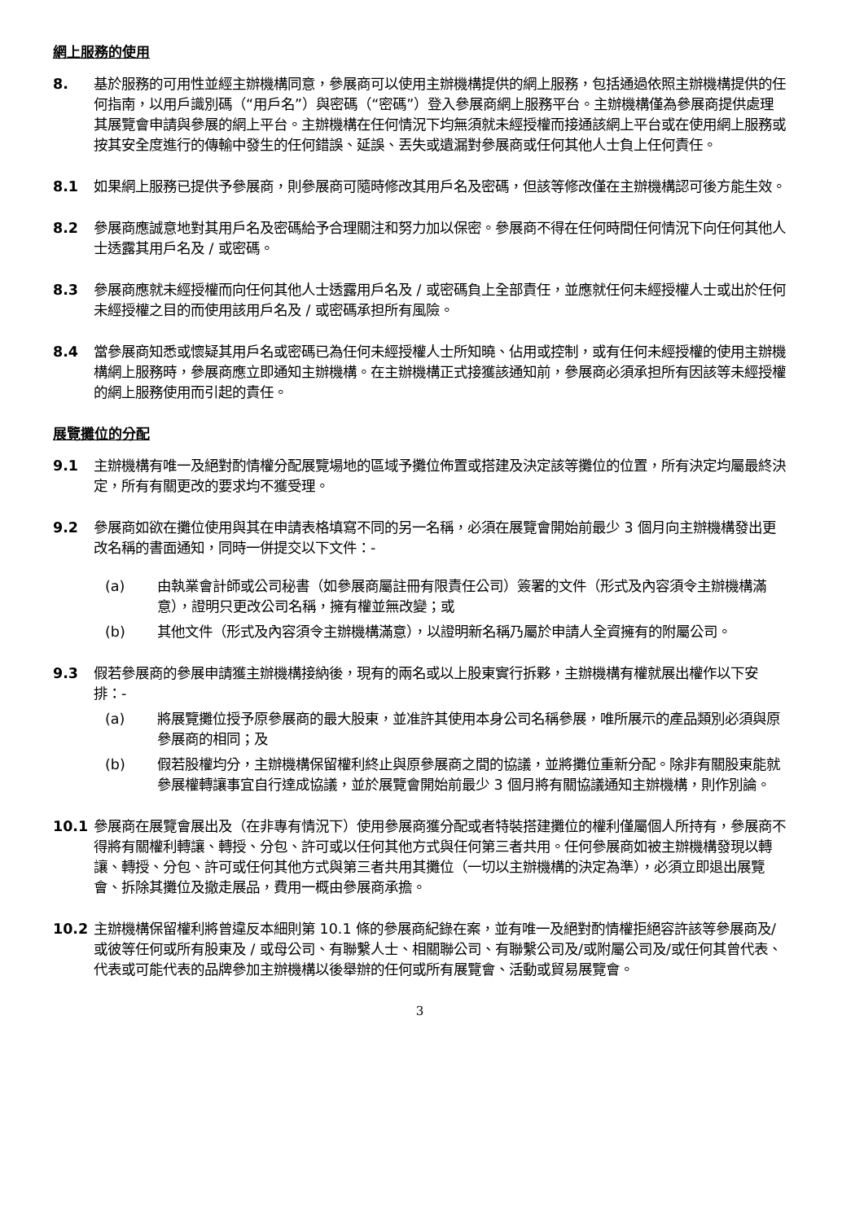網上服務的使用
8. 基於服務的可用性並經主辦機構同意，參展商可以使用主辦機構提供的網上服務，包括通過依照主辦機構提供的任何指南，以用戶識別碼（“用戶名”）與密碼（“密碼”）登入參展商網上服務平台。主辦機構僅為參展商提供處理其展覽會申請與參展的網上平台。主辦機構在任何情況下均無須就未經授權而接通該網上平台或在使用網上服務或按其安全度進行的傳輸中發生的任何錯誤、延誤、丟失或遺漏對參展商或任何其他人士負上任何責任。
8.1 如果網上服務已提供予參展商，則參展商可隨時修改其用戶名及密碼，但該等修改僅在主辦機構認可後方能生效。
8.2 參展商應誠意地對其用戶名及密碼給予合理關注和努力加以保密。參展商不得在任何時間任何情況下向任何其他人士透露其用戶名及 / 或密碼。
8.3 參展商應就未經授權而向任何其他人士透露用戶名及 / 或密碼負上全部責任，並應就任何未經授權人士或出於任何未經授權之目的而使用該用戶名及 / 或密碼承担所有風險。
8.4 當參展商知悉或懷疑其用戶名或密碼已為任何未經授權人士所知曉、佔用或控制，或有任何未經授權的使用主辦機構網上服務時，參展商應立即通知主辦機構。在主辦機構正式接獲該通知前，參展商必須承担所有因該等未經授權的網上服務使用而引起的責任。
展覽攤位的分配
9.1 主辦機構有唯一及絕對酌情權分配展覽場地的區域予攤位佈置或搭建及決定該等攤位的位置，所有決定均屬最終決定，所有有關更改的要求均不獲受理。
9.2 參展商如欲在攤位使用與其在申請表格填寫不同的另一名稱，必須在展覽會開始前最少 3 個月向主辦機構發出更改名稱的書面通知，同時一併提交以下文件：-
(a) 由執業會計師或公司秘書（如參展商屬註冊有限責任公司）簽署的文件（形式及內容須令主辦機構滿意），證明只更改公司名稱，擁有權並無改變；或
(b) 其他文件（形式及內容須令主辦機構滿意），以證明新名稱乃屬於申請人全資擁有的附屬公司。
9.3 假若參展商的參展申請獲主辦機構接納後，現有的兩名或以上股東實行拆夥，主辦機構有權就展出權作以下安排：-
(a) 將展覽攤位授予原參展商的最大股東，並准許其使用本身公司名稱參展，唯所展示的產品類別必須與原參展商的相同；及
(b) 假若股權均分，主辦機構保留權利終止與原參展商之間的協議，並將攤位重新分配。除非有關股東能就參展權轉讓事宜自行達成協議，並於展覽會開始前最少 3 個月將有關協議通知主辦機構，則作別論。
10.1 參展商在展覽會展出及（在非專有情況下）使用參展商獲分配或者特裝搭建攤位的權利僅屬個人所持有，參展商不得將有關權利轉讓、轉授、分包、許可或以任何其他方式與任何第三者共用。任何參展商如被主辦機構發現以轉讓、轉授、分包、許可或任何其他方式與第三者共用其攤位（一切以主辦機構的決定為準），必須立即退出展覽會、拆除其攤位及撤走展品，費用一概由參展商承擔。
10.2 主辦機構保留權利將曾違反本細則第 10.1 條的參展商紀錄在案，並有唯一及絕對酌情權拒絕容許該等參展商及/或彼等任何或所有股東及 / 或母公司、有聯繫人士、相關聯公司、有聯繫公司及/或附屬公司及/或任何其曾代表、代表或可能代表的品牌參加主辦機構以後舉辦的任何或所有展覽會、活動或貿易展覽會。
3